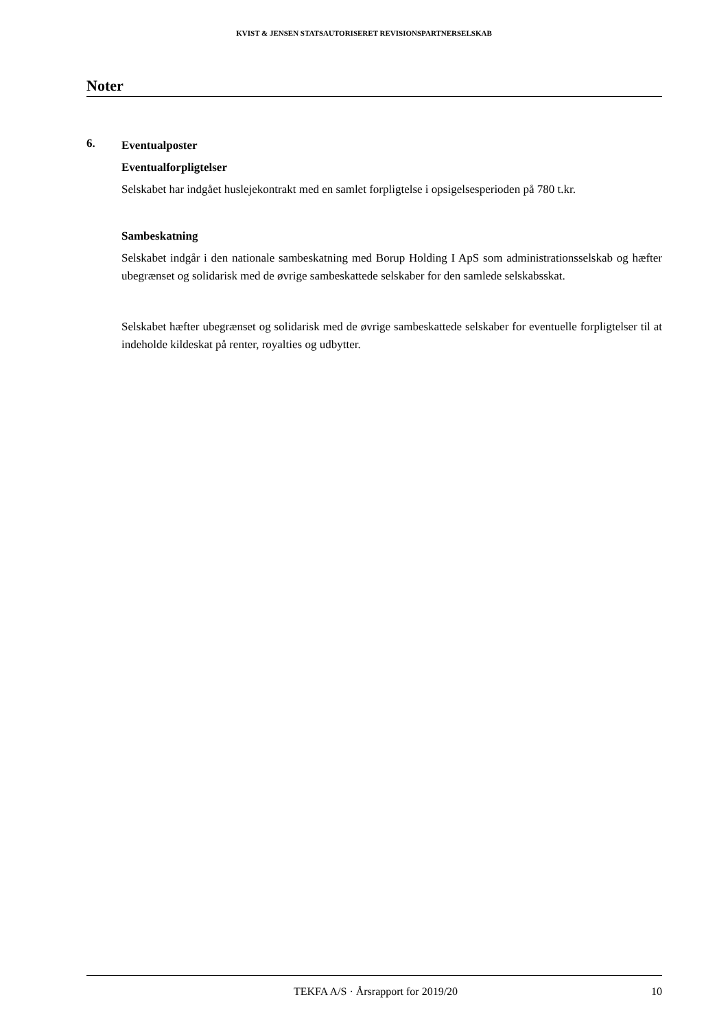KVIST & JENSEN STATSAUTORISERET REVISIONSPARTNERSELSKAB
Noter
6.
Eventualposter
Eventualforpligtelser
Selskabet har indgået huslejekontrakt med en samlet forpligtelse i opsigelsesperioden på 780 t.kr.
Sambeskatning
Selskabet indgår i den nationale sambeskatning med Borup Holding I ApS som administrationssel­skab og hæfter ubegrænset og solidarisk med de øvrige sambeskattede selskaber for den samlede sel­skabsskat.
Selskabet hæfter ubegrænset og solidarisk med de øvrige sambeskattede selskaber for eventuelle for­pligtelser til at indeholde kildeskat på renter, royalties og udbytter.
TEKFA A/S · Årsrapport for 2019/20 10